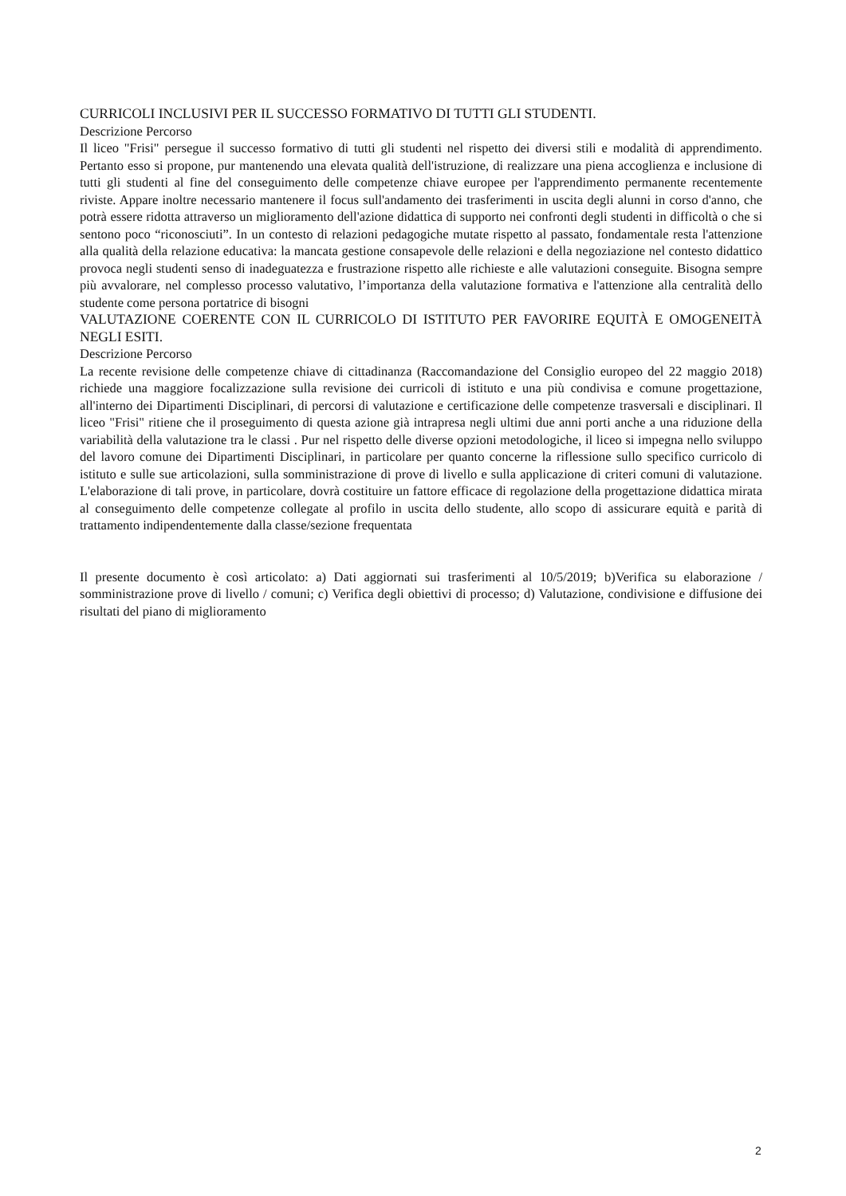CURRICOLI INCLUSIVI PER IL SUCCESSO FORMATIVO DI TUTTI GLI STUDENTI.
Descrizione Percorso
Il liceo "Frisi" persegue il successo formativo di tutti gli studenti nel rispetto dei diversi stili e modalità di apprendimento. Pertanto esso si propone, pur mantenendo una elevata qualità dell'istruzione, di realizzare una piena accoglienza e inclusione di tutti gli studenti al fine del conseguimento delle competenze chiave europee per l'apprendimento permanente recentemente riviste. Appare inoltre necessario mantenere il focus sull'andamento dei trasferimenti in uscita degli alunni in corso d'anno, che potrà essere ridotta attraverso un miglioramento dell'azione didattica di supporto nei confronti degli studenti in difficoltà o che si sentono poco “riconosciuti”. In un contesto di relazioni pedagogiche mutate rispetto al passato, fondamentale resta l'attenzione alla qualità della relazione educativa: la mancata gestione consapevole delle relazioni e della negoziazione nel contesto didattico provoca negli studenti senso di inadeguatezza e frustrazione rispetto alle richieste e alle valutazioni conseguite. Bisogna sempre più avvalorare, nel complesso processo valutativo, l’importanza della valutazione formativa e l'attenzione alla centralità dello studente come persona portatrice di bisogni
VALUTAZIONE COERENTE CON IL CURRICOLO DI ISTITUTO PER FAVORIRE EQUITÀ E OMOGENEITÀ NEGLI ESITI.
Descrizione Percorso
La recente revisione delle competenze chiave di cittadinanza (Raccomandazione del Consiglio europeo del 22 maggio 2018) richiede una maggiore focalizzazione sulla revisione dei curricoli di istituto e una più condivisa e comune progettazione, all'interno dei Dipartimenti Disciplinari, di percorsi di valutazione e certificazione delle competenze trasversali e disciplinari. Il liceo "Frisi" ritiene che il proseguimento di questa azione già intrapresa negli ultimi due anni porti anche a una riduzione della variabilità della valutazione tra le classi . Pur nel rispetto delle diverse opzioni metodologiche, il liceo si impegna nello sviluppo del lavoro comune dei Dipartimenti Disciplinari, in particolare per quanto concerne la riflessione sullo specifico curricolo di istituto e sulle sue articolazioni, sulla somministrazione di prove di livello e sulla applicazione di criteri comuni di valutazione. L'elaborazione di tali prove, in particolare, dovrà costituire un fattore efficace di regolazione della progettazione didattica mirata al conseguimento delle competenze collegate al profilo in uscita dello studente, allo scopo di assicurare equità e parità di trattamento indipendentemente dalla classe/sezione frequentata
Il presente documento è così articolato: a) Dati aggiornati sui trasferimenti al 10/5/2019; b)Verifica su elaborazione / somministrazione prove di livello / comuni; c) Verifica degli obiettivi di processo; d) Valutazione, condivisione e diffusione dei risultati del piano di miglioramento
2